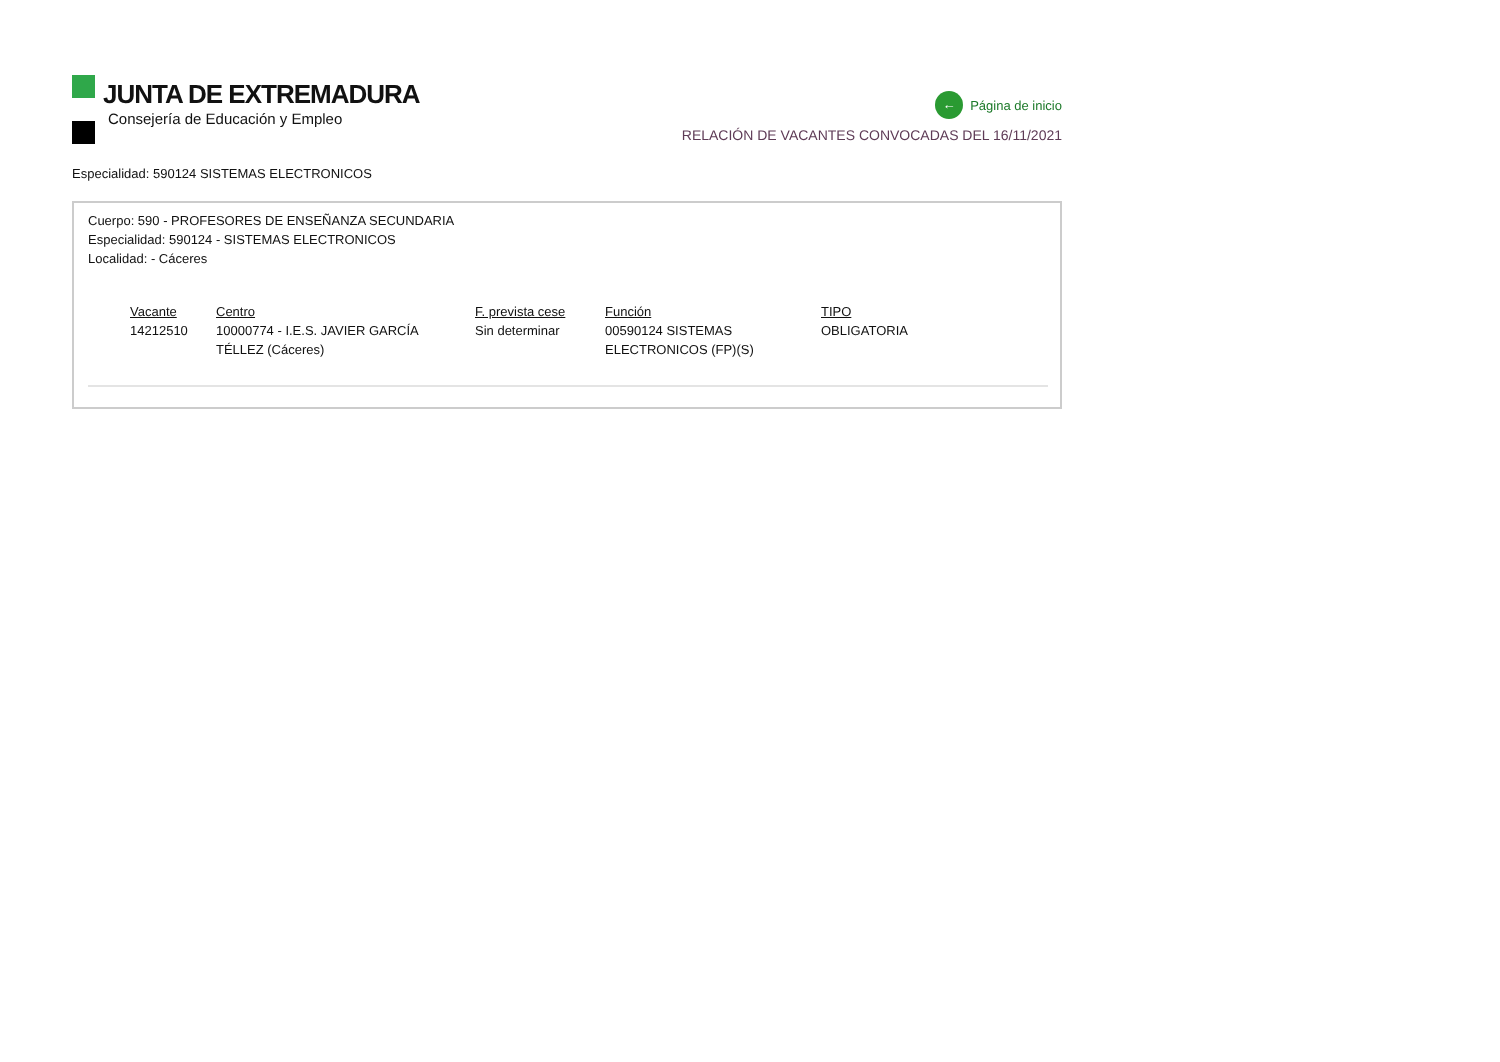JUNTA DE EXTREMADURA
Consejería de Educación y Empleo
← Página de inicio
RELACIÓN DE VACANTES CONVOCADAS DEL 16/11/2021
Especialidad: 590124 SISTEMAS ELECTRONICOS
Cuerpo: 590 - PROFESORES DE ENSEÑANZA SECUNDARIA
Especialidad: 590124 - SISTEMAS ELECTRONICOS
Localidad: - Cáceres
| Vacante | Centro | F. prevista cese | Función | TIPO |
| --- | --- | --- | --- | --- |
| 14212510 | 10000774 - I.E.S. JAVIER GARCÍA TÉLLEZ (Cáceres) | Sin determinar | 00590124 SISTEMAS ELECTRONICOS (FP)(S) | OBLIGATORIA |